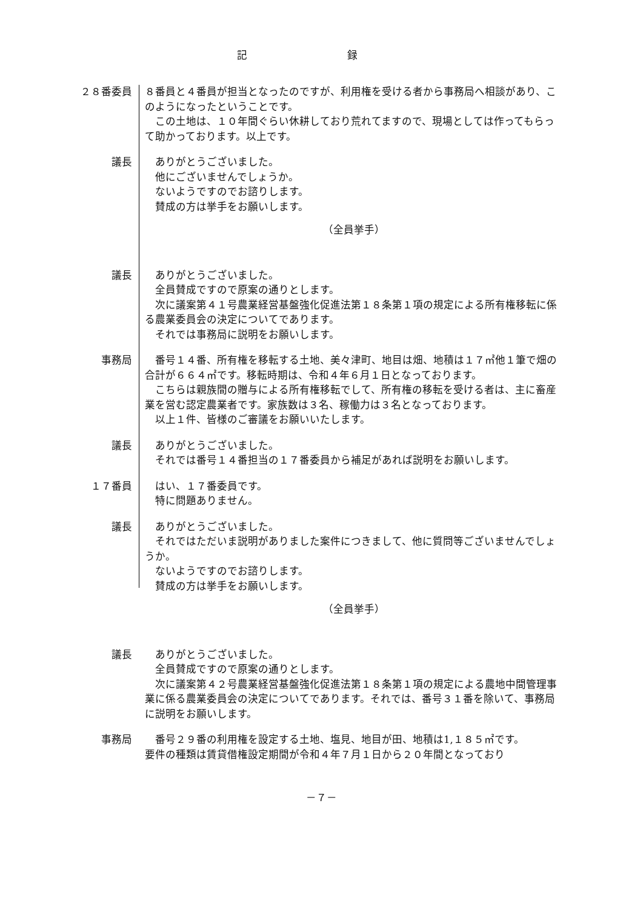記 録
２８番委員 ８番員と４番員が担当となったのですが、利用権を受ける者から事務局へ相談があり、このようになったということです。
　この土地は、１０年間ぐらい休耕しており荒れてますので、現場としては作ってもらって助かっております。以上です。
議長 　ありがとうございました。
　他にございませんでしょうか。
　ないようですのでお諮りします。
　賛成の方は挙手をお願いします。
（全員挙手）
議長 　ありがとうございました。
　全員賛成ですので原案の通りとします。
　次に議案第４１号農業経営基盤強化促進法第１８条第１項の規定による所有権移転に係る農業委員会の決定についてであります。
　それでは事務局に説明をお願いします。
事務局 　番号１４番、所有権を移転する土地、美々津町、地目は畑、地積は１７㎡他１筆で畑の合計が６６４㎡です。移転時期は、令和４年６月１日となっております。
　こちらは親族間の贈与による所有権移転でして、所有権の移転を受ける者は、主に畜産業を営む認定農業者です。家族数は３名、稼働力は３名となっております。
　以上１件、皆様のご審議をお願いいたします。
議長 　ありがとうございました。
　それでは番号１４番担当の１７番委員から補足があれば説明をお願いします。
１７番員 　はい、１７番委員です。
　特に問題ありません。
議長 　ありがとうございました。
　それではただいま説明がありました案件につきまして、他に質問等ございませんでしょうか。
　ないようですのでお諮りします。
　賛成の方は挙手をお願いします。
（全員挙手）
議長 　ありがとうございました。
　全員賛成ですので原案の通りとします。
　次に議案第４２号農業経営基盤強化促進法第１８条第１項の規定による農地中間管理事業に係る農業委員会の決定についてであります。それでは、番号３１番を除いて、事務局に説明をお願いします。
事務局 　番号２９番の利用権を設定する土地、塩見、地目が田、地積は1,１８５㎡です。
要件の種類は賃貸借権設定期間が令和４年７月１日から２０年間となっており
－７－